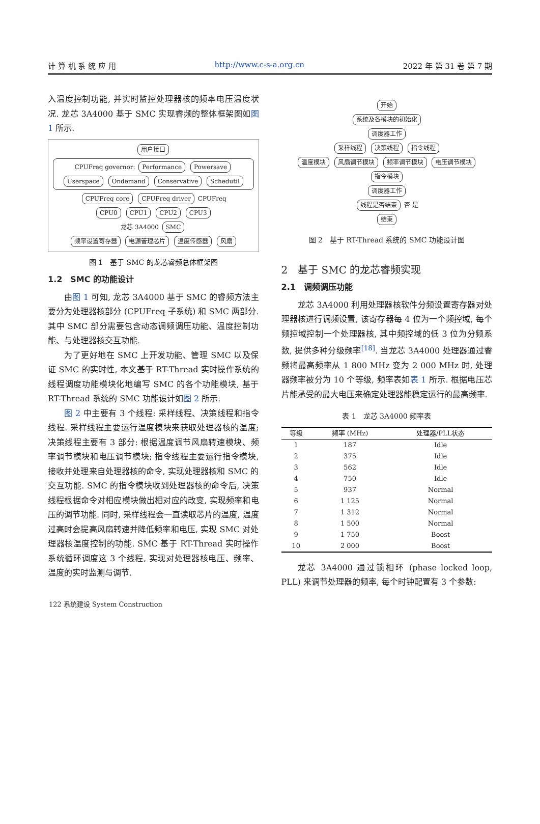计 算 机 系 统 应 用 http://www.c-s-a.org.cn 2022 年 第 31 卷 第 7 期
入温度控制功能, 并实时监控处理器核的频率电压温度状况. 龙芯 3A4000 基于 SMC 实现睿频的整体框架图如图 1 所示.
用户接口
CPUFreq governor: Performance Powersave Userspace Ondemand Conservative Schedutil
CPUFreq core CPUFreq driver
CPUFreq
CPU0 CPU1 CPU2 CPU3
龙芯 3A4000 SMC
频率设置寄存器 电源管理芯片 温度传感器 风扇
图 1　基于 SMC 的龙芯睿频总体框架图
1.2　SMC 的功能设计
由图 1 可知, 龙芯 3A4000 基于 SMC 的睿频方法主要分为处理器核部分 (CPUFreq 子系统) 和 SMC 两部分. 其中 SMC 部分需要包含动态调频调压功能、温度控制功能、与处理器核交互功能.
为了更好地在 SMC 上开发功能、管理 SMC 以及保证 SMC 的实时性, 本文基于 RT-Thread 实时操作系统的线程调度功能模块化地编写 SMC 的各个功能模块, 基于 RT-Thread 系统的 SMC 功能设计如图 2 所示.
图 2 中主要有 3 个线程: 采样线程、决策线程和指令线程. 采样线程主要运行温度模块来获取处理器核的温度; 决策线程主要有 3 部分: 根据温度调节风扇转速模块、频率调节模块和电压调节模块; 指令线程主要运行指令模块, 接收并处理来自处理器核的命令, 实现处理器核和 SMC 的交互功能. SMC 的指令模块收到处理器核的命令后, 决策线程根据命令对相应模块做出相对应的改变, 实现频率和电压的调节功能. 同时, 采样线程会一直读取芯片的温度, 温度过高时会提高风扇转速并降低频率和电压, 实现 SMC 对处理器核温度控制的功能. SMC 基于 RT-Thread 实时操作系统循环调度这 3 个线程, 实现对处理器核电压、频率、温度的实时监测与调节.
开始
系统及各模块的初始化
调度器工作
采样线程 决策线程 指令线程
温度模块 风扇调节模块 频率调节模块 电压调节模块 指令模块
调度器工作
线程是否结束 否 是
结束
图 2　基于 RT-Thread 系统的 SMC 功能设计图
2　基于 SMC 的龙芯睿频实现
2.1　调频调压功能
龙芯 3A4000 利用处理器核软件分频设置寄存器对处理器核进行调频设置, 该寄存器每 4 位为一个频控域, 每个频控域控制一个处理器核, 其中频控域的低 3 位为分频系数, 提供多种分级频率<sup>[18]</sup>. 当龙芯 3A4000 处理器通过睿频将最高频率从 1 800 MHz 变为 2 000 MHz 时, 处理器频率被分为 10 个等级, 频率表如表 1 所示. 根据电压芯片能承受的最大电压来确定处理器能稳定运行的最高频率.
表 1　龙芯 3A4000 频率表
| 等级 | 频率 (MHz) | 处理器/PLL状态 |
| --- | --- | --- |
| 1 | 187 | Idle |
| 2 | 375 | Idle |
| 3 | 562 | Idle |
| 4 | 750 | Idle |
| 5 | 937 | Normal |
| 6 | 1 125 | Normal |
| 7 | 1 312 | Normal |
| 8 | 1 500 | Normal |
| 9 | 1 750 | Boost |
| 10 | 2 000 | Boost |
龙芯 3A4000 通过锁相环 (phase locked loop, PLL) 来调节处理器的频率, 每个时钟配置有 3 个参数:
122 系统建设 System Construction